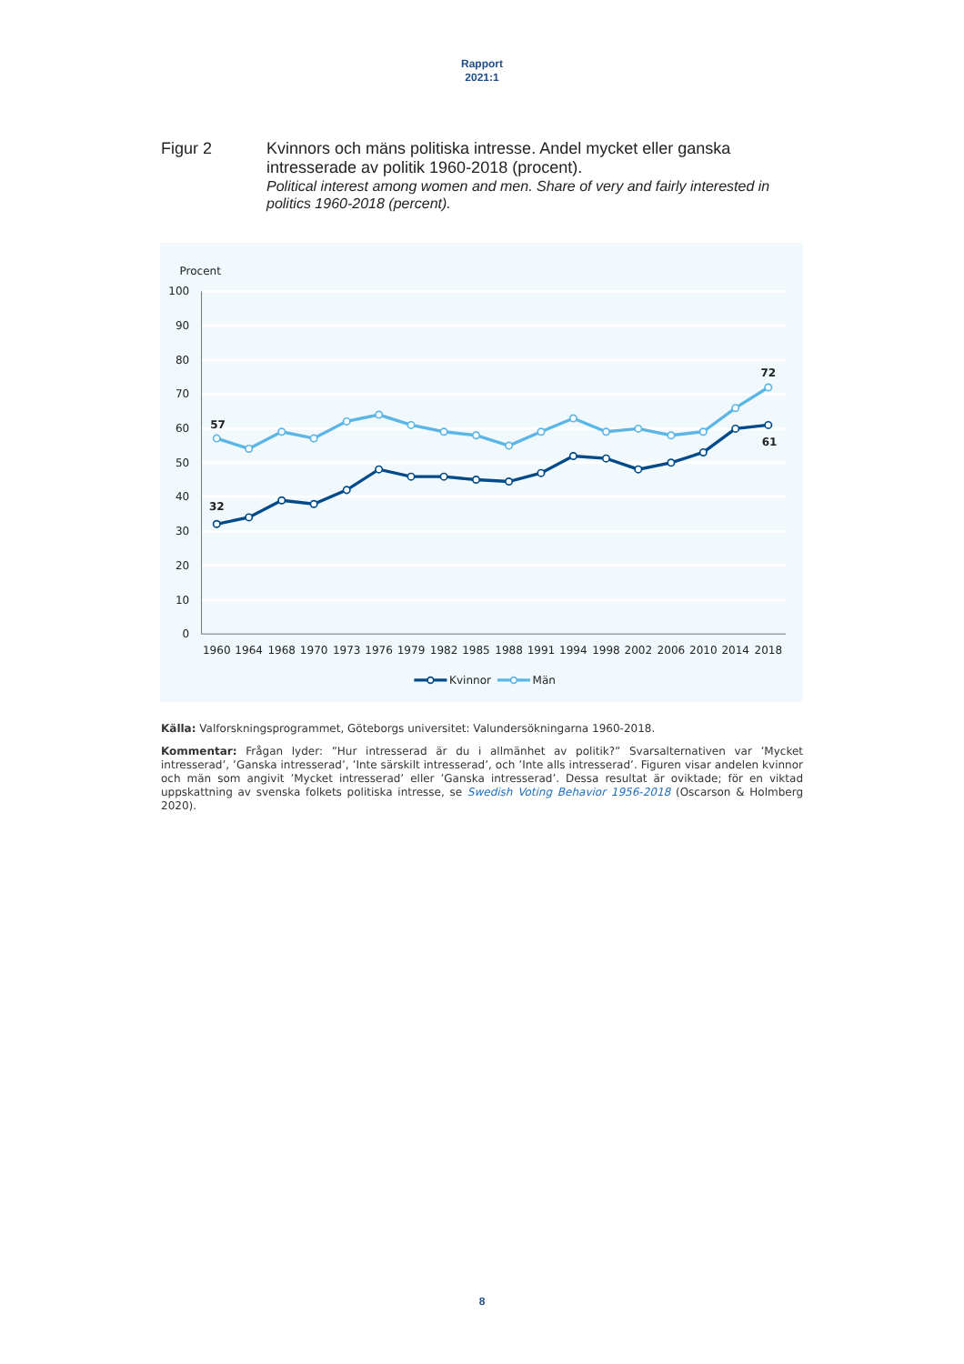Rapport
2021:1
Figur 2
Kvinnors och mäns politiska intresse. Andel mycket eller ganska intresserade av politik 1960-2018 (procent).
Political interest among women and men. Share of very and fairly interested in politics 1960-2018 (percent).
Procent
100
90
80
70
60
50
40
30
20
10
0
1960
1964
1968
1970
1973
1976
1979
1982
1985
1988
1991
1994
1998
2002
2006
2010
2014
2018
57
32
72
61
Kvinnor
Män
Källa: Valforskningsprogrammet, Göteborgs universitet: Valundersökningarna 1960-2018.
Kommentar: Frågan lyder: ”Hur intresserad är du i allmänhet av politik?” Svarsalternativen var ’Mycket intresserad’, ’Ganska intresserad’, ’Inte särskilt intresserad’, och ’Inte alls intresserad’. Figuren visar andelen kvinnor och män som angivit ’Mycket intresserad’ eller ’Ganska intresserad’. Dessa resultat är oviktade; för en viktad uppskattning av svenska folkets politiska intresse, se Swedish Voting Behavior 1956-2018 (Oscarson & Holmberg 2020).
8